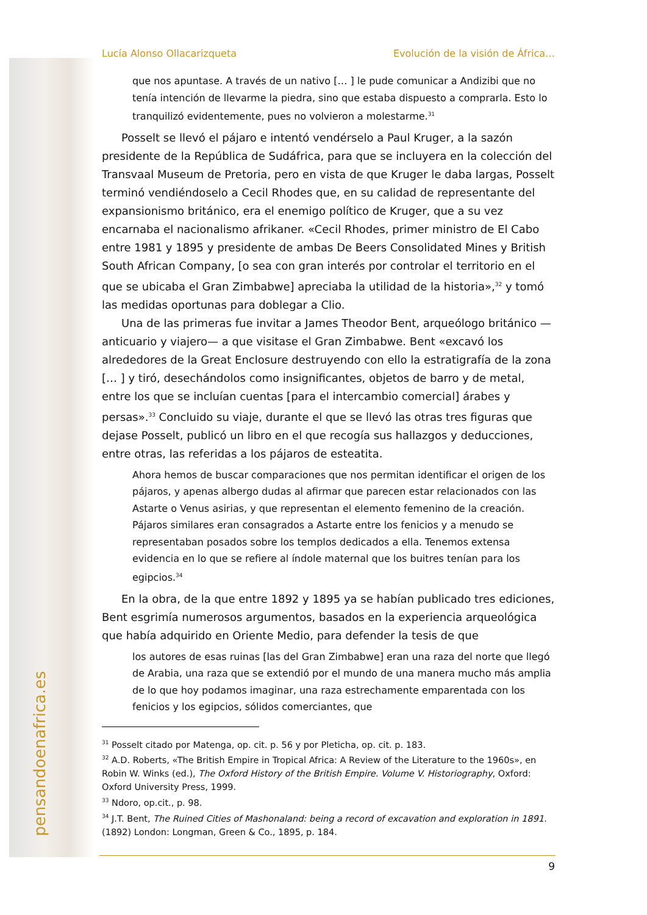pensandoenafrica.es
Lucía Alonso Ollacarizqueta Evolución de la visión de África…
que nos apuntase. A través de un nativo [… ] le pude comunicar a Andizibi que no tenía intención de llevarme la piedra, sino que estaba dispuesto a comprarla. Esto lo tranquilizó evidentemente, pues no volvieron a molestarme.<sup>31</sup>
Posselt se llevó el pájaro e intentó vendérselo a Paul Kruger, a la sazón presidente de la República de Sudáfrica, para que se incluyera en la colección del Transvaal Museum de Pretoria, pero en vista de que Kruger le daba largas, Posselt terminó vendiéndoselo a Cecil Rhodes que, en su calidad de representante del expansionismo británico, era el enemigo político de Kruger, que a su vez encarnaba el nacionalismo afrikaner. «Cecil Rhodes, primer ministro de El Cabo entre 1981 y 1895 y presidente de ambas De Beers Consolidated Mines y British South African Company, [o sea con gran interés por controlar el territorio en el que se ubicaba el Gran Zimbabwe] apreciaba la utilidad de la historia»,<sup>32</sup> y tomó las medidas oportunas para doblegar a Clio.
Una de las primeras fue invitar a James Theodor Bent, arqueólogo británico —anticuario y viajero— a que visitase el Gran Zimbabwe. Bent «excavó los alrededores de la Great Enclosure destruyendo con ello la estratigrafía de la zona [… ] y tiró, desechándolos como insignificantes, objetos de barro y de metal, entre los que se incluían cuentas [para el intercambio comercial] árabes y persas».<sup>33</sup> Concluido su viaje, durante el que se llevó las otras tres figuras que dejase Posselt, publicó un libro en el que recogía sus hallazgos y deducciones, entre otras, las referidas a los pájaros de esteatita.
Ahora hemos de buscar comparaciones que nos permitan identificar el origen de los pájaros, y apenas albergo dudas al afirmar que parecen estar relacionados con las Astarte o Venus asirias, y que representan el elemento femenino de la creación. Pájaros similares eran consagrados a Astarte entre los fenicios y a menudo se representaban posados sobre los templos dedicados a ella. Tenemos extensa evidencia en lo que se refiere al índole maternal que los buitres tenían para los egipcios.<sup>34</sup>
En la obra, de la que entre 1892 y 1895 ya se habían publicado tres ediciones, Bent esgrimía numerosos argumentos, basados en la experiencia arqueológica que había adquirido en Oriente Medio, para defender la tesis de que
los autores de esas ruinas [las del Gran Zimbabwe] eran una raza del norte que llegó de Arabia, una raza que se extendió por el mundo de una manera mucho más amplia de lo que hoy podamos imaginar, una raza estrechamente emparentada con los fenicios y los egipcios, sólidos comerciantes, que
<sup>31</sup> Posselt citado por Matenga, op. cit. p. 56 y por Pleticha, op. cit. p. 183.
<sup>32</sup> A.D. Roberts, «The British Empire in Tropical Africa: A Review of the Literature to the 1960s», en Robin W. Winks (ed.), The Oxford History of the British Empire. Volume V. Historiography, Oxford: Oxford University Press, 1999.
<sup>33</sup> Ndoro, op.cit., p. 98.
<sup>34</sup> J.T. Bent, The Ruined Cities of Mashonaland: being a record of excavation and exploration in 1891. (1892) London: Longman, Green & Co., 1895, p. 184.
9